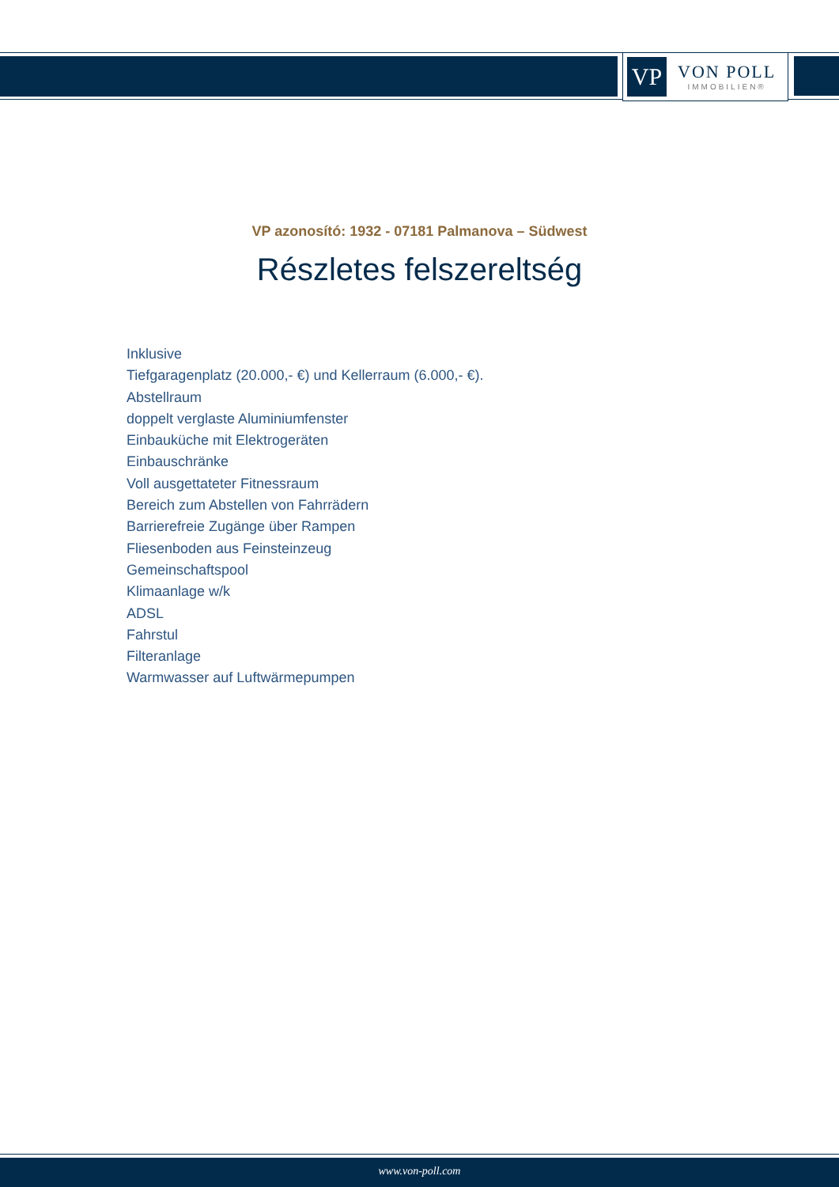VP
VON POLL
IMMOBILIEN®
VP azonosító: 1932 - 07181 Palmanova – Südwest
Részletes felszereltség
Inklusive
Tiefgaragenplatz (20.000,- €) und Kellerraum (6.000,- €).
Abstellraum
doppelt verglaste Aluminiumfenster
Einbauküche mit Elektrogeräten
Einbauschränke
Voll ausgettateter Fitnessraum
Bereich zum Abstellen von Fahrrädern
Barrierefreie Zugänge über Rampen
Fliesenboden aus Feinsteinzeug
Gemeinschaftspool
Klimaanlage w/k
ADSL
Fahrstul
Filteranlage
Warmwasser auf Luftwärmepumpen
www.von-poll.com